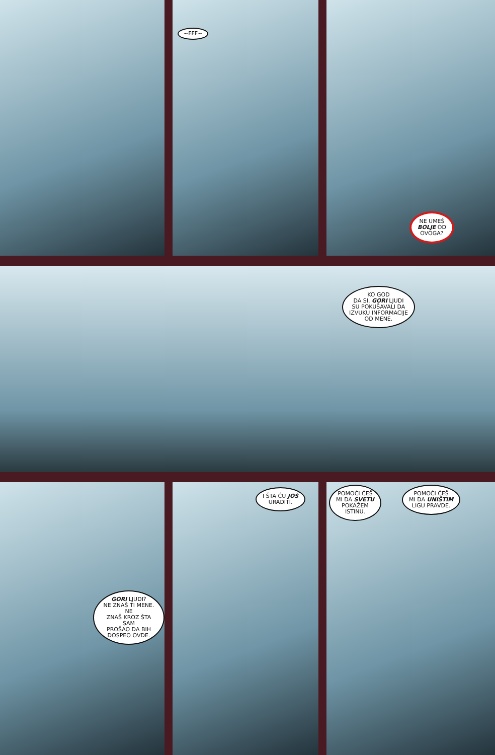~FFF~
NE UMEŠ
BOLJE OD
OVOGA?
KO GOD
DA SI, GORI LJUDI
SU POKUŠAVALI DA
IZVUKU INFORMACIJE
OD MENE.
GORI LJUDI?
NE ZNAŠ TI MENE. NE
ZNAŠ KROZ ŠTA SAM
PROŠAO DA BIH
DOSPEO OVDE.
I ŠTA ĆU JOŠ
URADITI.
POMOĆI ĆEŠ
MI DA SVETU
POKAŽEM
ISTINU.
POMOĆI ĆEŠ
MI DA UNIŠTIM
LIGU PRAVDE.